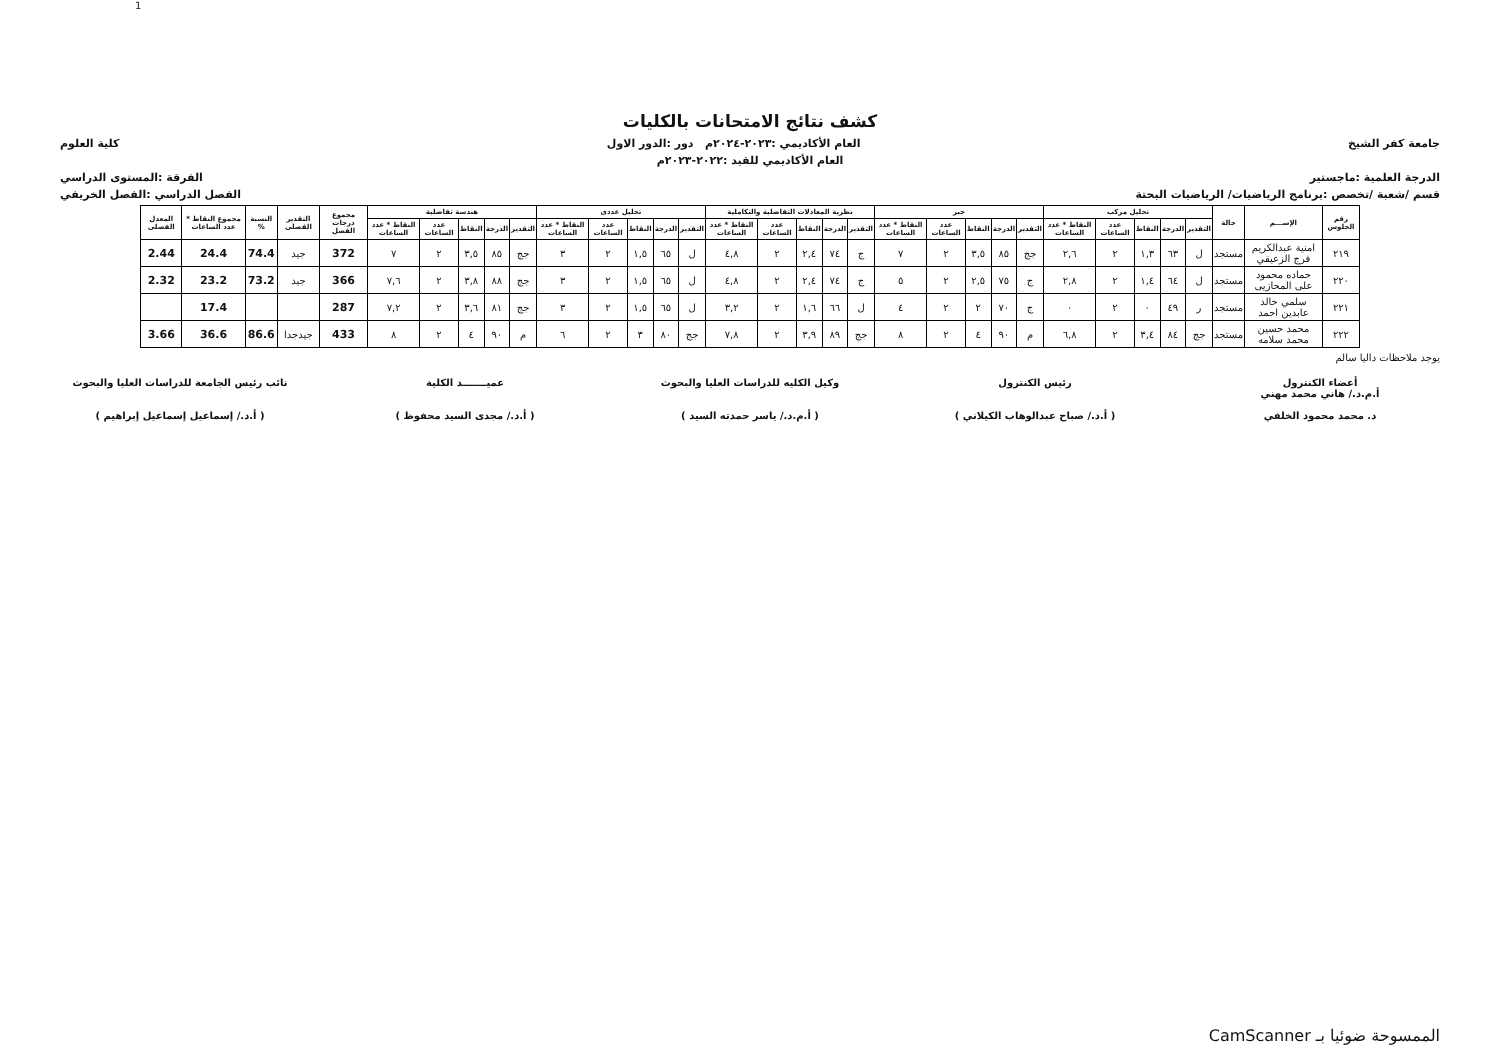1
كشف نتائج الامتحانات بالكليات
جامعة كفر الشيخ العام الأكاديمي :٢٠٢٣-٢٠٢٤م دور :الدور الاول كلية العلوم
العام الأكاديمي للقيد :٢٠٢٢-٢٠٢٣م
الدرجة العلمية :ماجستير الفرقة :المستوى الدراسي
قسم /شعبة /تخصص :برنامج الرياضيات/ الرياضيات البحتة الفصل الدراسي :الفصل الخريفي
| رقم الجلوس | الإســـم | حالة | تحليل مركب | | | | | جبر | | | | | نظرية المعادلات التفاضلية والتكاملية | | | | | تحليل عددى | | | | | هندسة تفاضلية | | | | | مجموع درجات الفصل | التقدير الفصلى | النسبة % | مجموع النقاط * عدد الساعات | المعدل الفصلى |
| --- | --- | --- | --- | --- | --- | --- | --- | --- | --- | --- | --- | --- | --- | --- | --- | --- | --- | --- | --- | --- | --- | --- | --- | --- | --- | --- | --- | --- | --- | --- | --- | --- |
| | | | التقدير | الدرجة | النقاط | عدد الساعات | النقاط * عدد الساعات | التقدير | الدرجة | النقاط | عدد الساعات | النقاط * عدد الساعات | التقدير | الدرجة | النقاط | عدد الساعات | النقاط * عدد الساعات | التقدير | الدرجة | النقاط | عدد الساعات | النقاط * عدد الساعات | التقدير | الدرجة | النقاط | عدد الساعات | النقاط * عدد الساعات | | | | | |
| ٢١٩ | امنية عبدالكريم فرج الزعيقي | مستجد | ل | ٦٣ | ١,٣ | ٢ | ٢,٦ | جج | ٨٥ | ٣,٥ | ٢ | ٧ | ج | ٧٤ | ٢,٤ | ٢ | ٤,٨ | ل | ٦٥ | ١,٥ | ٢ | ٣ | جج | ٨٥ | ٣,٥ | ٢ | ٧ | 372 | جيد | 74.4 | 24.4 | 2.44 |
| ٢٢٠ | حماده محمود على المحازيى | مستجد | ل | ٦٤ | ١,٤ | ٢ | ٢,٨ | ج | ٧٥ | ٢,٥ | ٢ | ٥ | ج | ٧٤ | ٢,٤ | ٢ | ٤,٨ | ل | ٦٥ | ١,٥ | ٢ | ٣ | جج | ٨٨ | ٣,٨ | ٢ | ٧,٦ | 366 | جيد | 73.2 | 23.2 | 2.32 |
| ٢٢١ | سلمي خالد عابدين احمد | مستجد | ر | ٤٩ | ٠ | ٢ | ٠ | ج | ٧٠ | ٢ | ٢ | ٤ | ل | ٦٦ | ١,٦ | ٢ | ٣,٢ | ل | ٦٥ | ١,٥ | ٢ | ٣ | جج | ٨١ | ٣,٦ | ٢ | ٧,٢ | 287 | | | 17.4 | |
| ٢٢٢ | محمد حسين محمد سلامه | مستجد | جج | ٨٤ | ٣,٤ | ٢ | ٦,٨ | م | ٩٠ | ٤ | ٢ | ٨ | جج | ٨٩ | ٣,٩ | ٢ | ٧,٨ | جج | ٨٠ | ٣ | ٢ | ٦ | م | ٩٠ | ٤ | ٢ | ٨ | 433 | جيدجدا | 86.6 | 36.6 | 3.66 |
يوجد ملاحظات داليا سالم
أعضاء الكنترول
أ.م.د./ هاني محمد مهني
د. محمد محمود الخلفي
رئيس الكنترول
( أ.د./ صباح عبدالوهاب الكيلاني )
وكيل الكليه للدراسات العليا والبحوث
( أ.م.د./ ياسر حمدته السيد )
عميـــــــد الكلية
( أ.د./ مجدى السيد محفوظ )
نائب رئيس الجامعة للدراسات العليا والبحوث
( أ.د./ إسماعيل إسماعيل إبراهيم )
الممسوحة ضوئيا بـ CamScanner